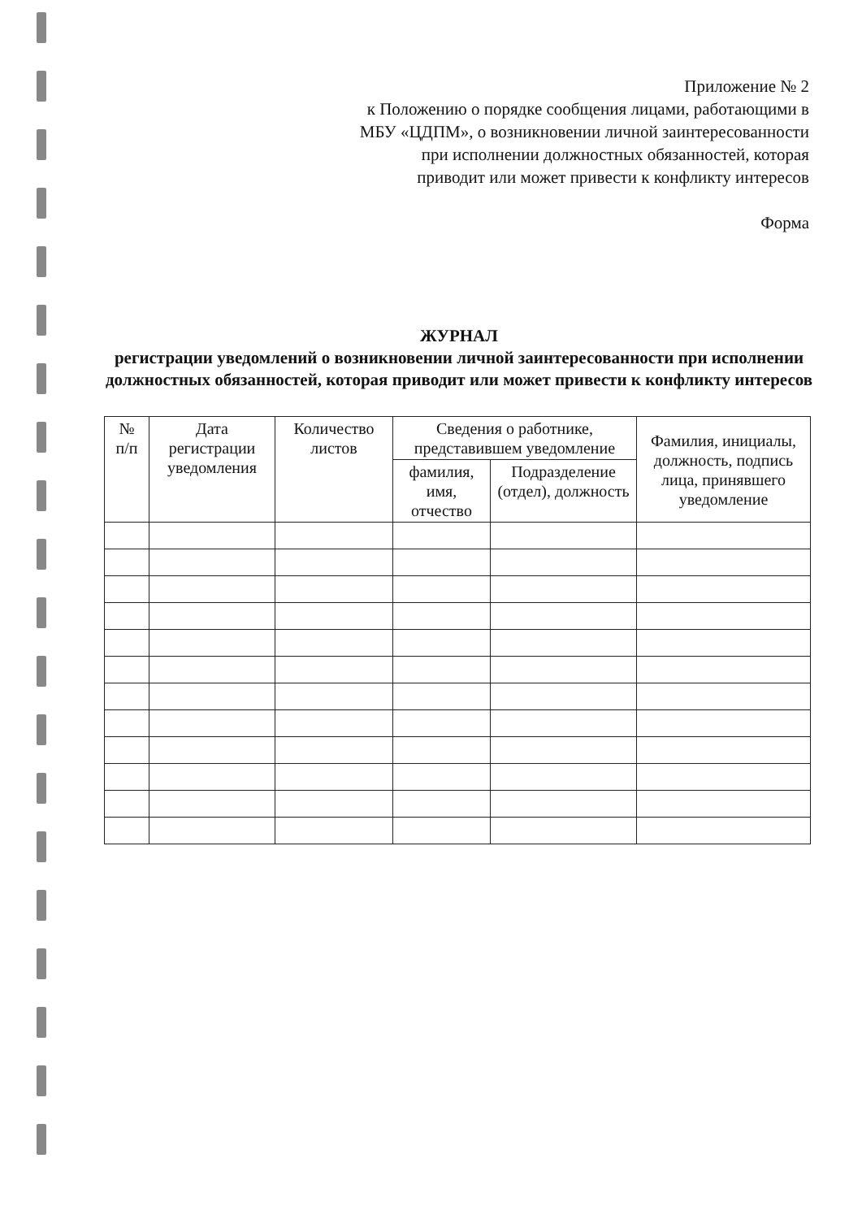Приложение № 2
к Положению о порядке сообщения лицами, работающими в МБУ «ЦДПМ», о возникновении личной заинтересованности при исполнении должностных обязанностей, которая приводит или может привести к конфликту интересов
Форма
ЖУРНАЛ
регистрации уведомлений о возникновении личной заинтересованности при исполнении должностных обязанностей, которая приводит или может привести к конфликту интересов
| № п/п | Дата регистрации уведомления | Количество листов | Сведения о работнике, представившем уведомление | | Фамилия, инициалы, должность, подпись лица, принявшего уведомление |
| --- | --- | --- | --- | --- | --- |
| | | | фамилия, имя, отчество | Подразделение (отдел), должность | |